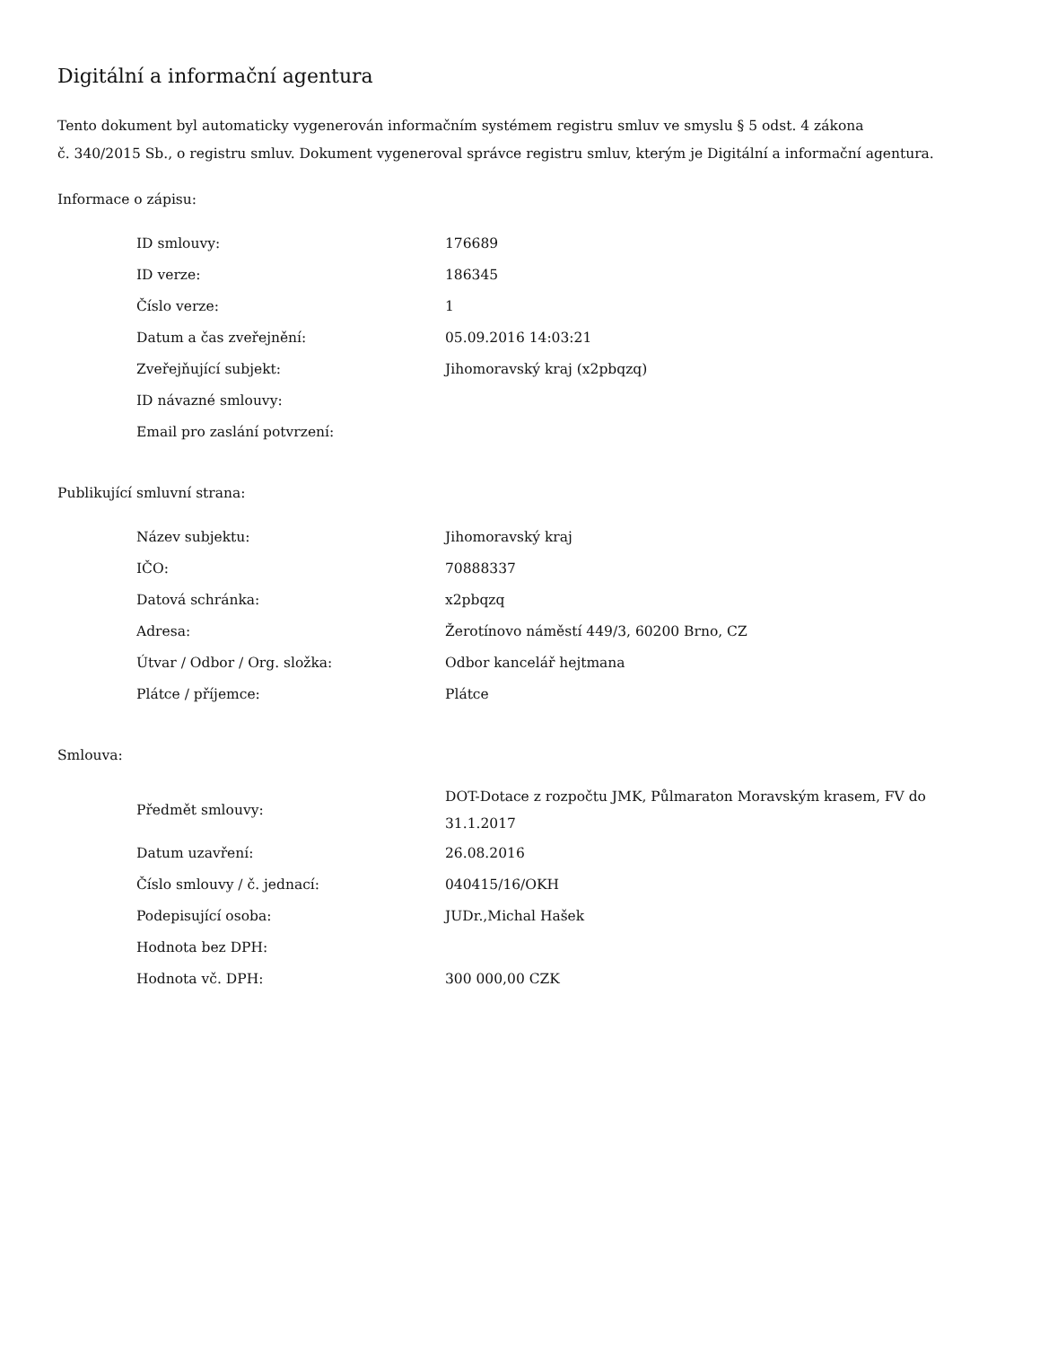Digitální a informační agentura
Tento dokument byl automaticky vygenerován informačním systémem registru smluv ve smyslu § 5 odst. 4 zákona
č. 340/2015 Sb., o registru smluv. Dokument vygeneroval správce registru smluv, kterým je Digitální a informační agentura.
Informace o zápisu:
| ID smlouvy: | 176689 |
| ID verze: | 186345 |
| Číslo verze: | 1 |
| Datum a čas zveřejnění: | 05.09.2016 14:03:21 |
| Zveřejňující subjekt: | Jihomoravský kraj (x2pbqzq) |
| ID návazné smlouvy: | |
| Email pro zaslání potvrzení: | |
Publikující smluvní strana:
| Název subjektu: | Jihomoravský kraj |
| IČO: | 70888337 |
| Datová schránka: | x2pbqzq |
| Adresa: | Žerotínovo náměstí 449/3, 60200 Brno, CZ |
| Útvar / Odbor / Org. složka: | Odbor kancelář hejtmana |
| Plátce / příjemce: | Plátce |
Smlouva:
| Předmět smlouvy: | DOT-Dotace z rozpočtu JMK, Půlmaraton Moravským krasem, FV do 31.1.2017 |
| Datum uzavření: | 26.08.2016 |
| Číslo smlouvy / č. jednací: | 040415/16/OKH |
| Podepisující osoba: | JUDr.,Michal Hašek |
| Hodnota bez DPH: | |
| Hodnota vč. DPH: | 300 000,00 CZK |